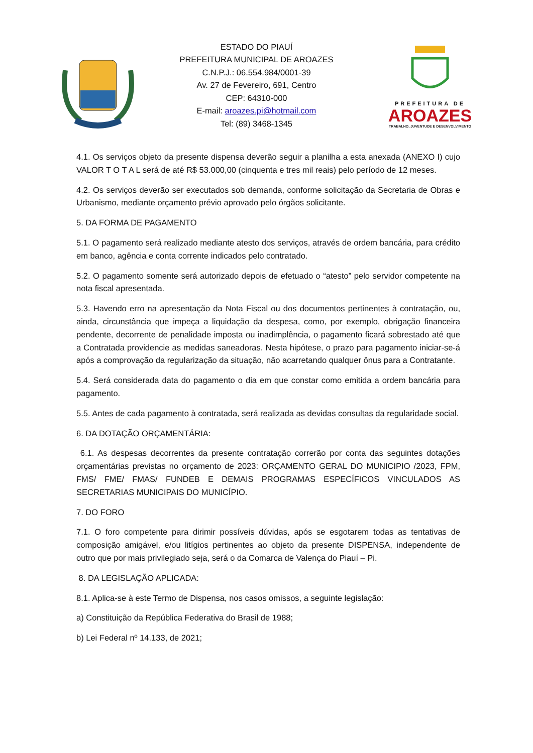ESTADO DO PIAUÍ
PREFEITURA MUNICIPAL DE AROAZES
C.N.P.J.: 06.554.984/0001-39
Av. 27 de Fevereiro, 691, Centro
CEP: 64310-000
E-mail: aroazes.pi@hotmail.com
Tel: (89) 3468-1345
PREFEITURA DE
AROAZES
TRABALHO, JUVENTUDE E DESENVOLVIMENTO
4.1. Os serviços objeto da presente dispensa deverão seguir a planilha a esta anexada (ANEXO I) cujo VALOR T O T A L será de até R$ 53.000,00 (cinquenta e tres mil reais) pelo período de 12 meses.
4.2. Os serviços deverão ser executados sob demanda, conforme solicitação da Secretaria de Obras e Urbanismo, mediante orçamento prévio aprovado pelo órgãos solicitante.
5. DA FORMA DE PAGAMENTO
5.1. O pagamento será realizado mediante atesto dos serviços, através de ordem bancária, para crédito em banco, agência e conta corrente indicados pelo contratado.
5.2. O pagamento somente será autorizado depois de efetuado o “atesto” pelo servidor competente na nota fiscal apresentada.
5.3. Havendo erro na apresentação da Nota Fiscal ou dos documentos pertinentes à contratação, ou, ainda, circunstância que impeça a liquidação da despesa, como, por exemplo, obrigação financeira pendente, decorrente de penalidade imposta ou inadimplência, o pagamento ficará sobrestado até que a Contratada providencie as medidas saneadoras. Nesta hipótese, o prazo para pagamento iniciar-se-á após a comprovação da regularização da situação, não acarretando qualquer ônus para a Contratante.
5.4. Será considerada data do pagamento o dia em que constar como emitida a ordem bancária para pagamento.
5.5. Antes de cada pagamento à contratada, será realizada as devidas consultas da regularidade social.
6. DA DOTAÇÃO ORÇAMENTÁRIA:
6.1. As despesas decorrentes da presente contratação correrão por conta das seguintes dotações orçamentárias previstas no orçamento de 2023: ORÇAMENTO GERAL DO MUNICIPIO /2023, FPM, FMS/ FME/ FMAS/ FUNDEB E DEMAIS PROGRAMAS ESPECÍFICOS VINCULADOS AS SECRETARIAS MUNICIPAIS DO MUNICÍPIO.
7. DO FORO
7.1. O foro competente para dirimir possíveis dúvidas, após se esgotarem todas as tentativas de composição amigável, e/ou litígios pertinentes ao objeto da presente DISPENSA, independente de outro que por mais privilegiado seja, será o da Comarca de Valença do Piauí – Pi.
8. DA LEGISLAÇÃO APLICADA:
8.1. Aplica-se à este Termo de Dispensa, nos casos omissos, a seguinte legislação:
a) Constituição da República Federativa do Brasil de 1988;
b) Lei Federal nº 14.133, de 2021;